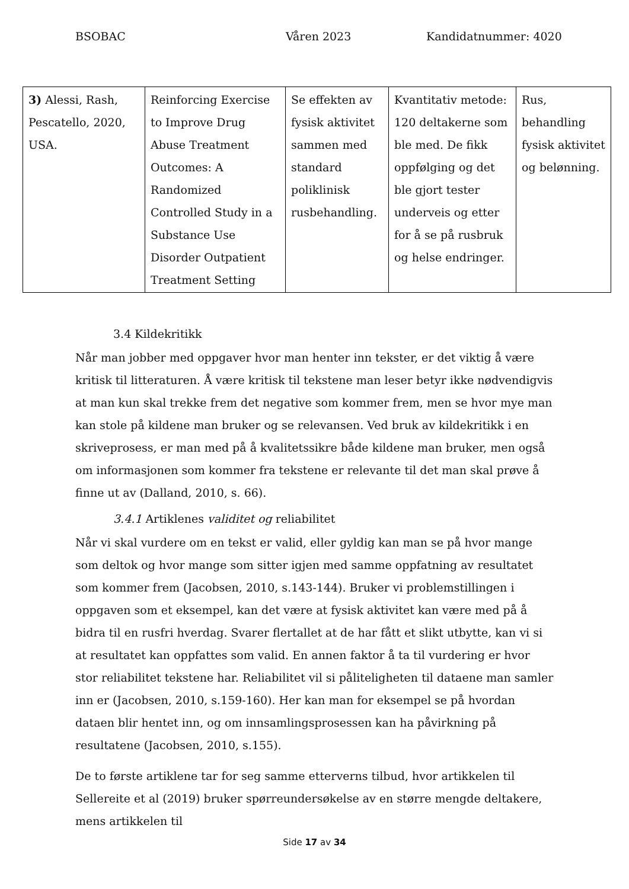BSOBAC Våren 2023 Kandidatnummer: 4020
| 3) Alessi, Rash, Pescatello, 2020, USA. | Reinforcing Exercise to Improve Drug Abuse Treatment Outcomes: A Randomized Controlled Study in a Substance Use Disorder Outpatient Treatment Setting | Se effekten av fysisk aktivitet sammen med standard poliklinisk rusbehandling. | Kvantitativ metode: 120 deltakerne som ble med. De fikk oppfølging og det ble gjort tester underveis og etter for å se på rusbruk og helse endringer. | Rus, behandling fysisk aktivitet og belønning. |
3.4 Kildekritikk
Når man jobber med oppgaver hvor man henter inn tekster, er det viktig å være kritisk til litteraturen. Å være kritisk til tekstene man leser betyr ikke nødvendigvis at man kun skal trekke frem det negative som kommer frem, men se hvor mye man kan stole på kildene man bruker og se relevansen. Ved bruk av kildekritikk i en skriveprosess, er man med på å kvalitetssikre både kildene man bruker, men også om informasjonen som kommer fra tekstene er relevante til det man skal prøve å finne ut av (Dalland, 2010, s. 66).
3.4.1 Artiklenes validitet og reliabilitet
Når vi skal vurdere om en tekst er valid, eller gyldig kan man se på hvor mange som deltok og hvor mange som sitter igjen med samme oppfatning av resultatet som kommer frem (Jacobsen, 2010, s.143-144). Bruker vi problemstillingen i oppgaven som et eksempel, kan det være at fysisk aktivitet kan være med på å bidra til en rusfri hverdag. Svarer flertallet at de har fått et slikt utbytte, kan vi si at resultatet kan oppfattes som valid. En annen faktor å ta til vurdering er hvor stor reliabilitet tekstene har. Reliabilitet vil si påliteligheten til dataene man samler inn er (Jacobsen, 2010, s.159-160). Her kan man for eksempel se på hvordan dataen blir hentet inn, og om innsamlingsprosessen kan ha påvirkning på resultatene (Jacobsen, 2010, s.155).
De to første artiklene tar for seg samme etterverns tilbud, hvor artikkelen til Sellereite et al (2019) bruker spørreundersøkelse av en større mengde deltakere, mens artikkelen til
Side 17 av 34